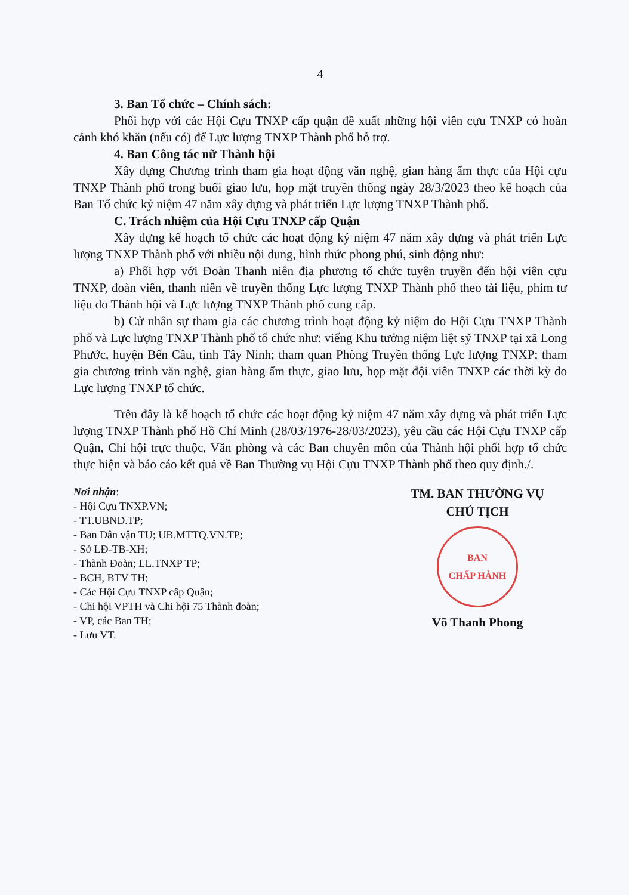4
3. Ban Tổ chức – Chính sách:
Phối hợp với các Hội Cựu TNXP cấp quận đề xuất những hội viên cựu TNXP có hoàn cảnh khó khăn (nếu có) để Lực lượng TNXP Thành phố hỗ trợ.
4. Ban Công tác nữ Thành hội
Xây dựng Chương trình tham gia hoạt động văn nghệ, gian hàng ẩm thực của Hội cựu TNXP Thành phố trong buổi giao lưu, họp mặt truyền thống ngày 28/3/2023 theo kế hoạch của Ban Tổ chức kỷ niệm 47 năm xây dựng và phát triển Lực lượng TNXP Thành phố.
C. Trách nhiệm của Hội Cựu TNXP cấp Quận
Xây dựng kế hoạch tổ chức các hoạt động kỷ niệm 47 năm xây dựng và phát triển Lực lượng TNXP Thành phố với nhiều nội dung, hình thức phong phú, sinh động như:
a) Phối hợp với Đoàn Thanh niên địa phương tổ chức tuyên truyền đến hội viên cựu TNXP, đoàn viên, thanh niên về truyền thống Lực lượng TNXP Thành phố theo tài liệu, phim tư liệu do Thành hội và Lực lượng TNXP Thành phố cung cấp.
b) Cử nhân sự tham gia các chương trình hoạt động kỷ niệm do Hội Cựu TNXP Thành phố và Lực lượng TNXP Thành phố tổ chức như: viếng Khu tưởng niệm liệt sỹ TNXP tại xã Long Phước, huyện Bến Cầu, tỉnh Tây Ninh; tham quan Phòng Truyền thống Lực lượng TNXP; tham gia chương trình văn nghệ, gian hàng ẩm thực, giao lưu, họp mặt đội viên TNXP các thời kỳ do Lực lượng TNXP tổ chức.
Trên đây là kế hoạch tổ chức các hoạt động kỷ niệm 47 năm xây dựng và phát triển Lực lượng TNXP Thành phố Hồ Chí Minh (28/03/1976-28/03/2023), yêu cầu các Hội Cựu TNXP cấp Quận, Chi hội trực thuộc, Văn phòng và các Ban chuyên môn của Thành hội phối hợp tổ chức thực hiện và báo cáo kết quả về Ban Thường vụ Hội Cựu TNXP Thành phố theo quy định./.
Nơi nhận:
- Hội Cựu TNXP.VN;
- TT.UBND.TP;
- Ban Dân vận TU; UB.MTTQ.VN.TP;
- Sở LĐ-TB-XH;
- Thành Đoàn; LL.TNXP TP;
- BCH, BTV TH;
- Các Hội Cựu TNXP cấp Quận;
- Chi hội VPTH và Chi hội 75 Thành đoàn;
- VP, các Ban TH;
- Lưu VT.
TM. BAN THƯỜNG VỤ
CHỦ TỊCH
BAN
CHẤP HÀNH
Võ Thanh Phong